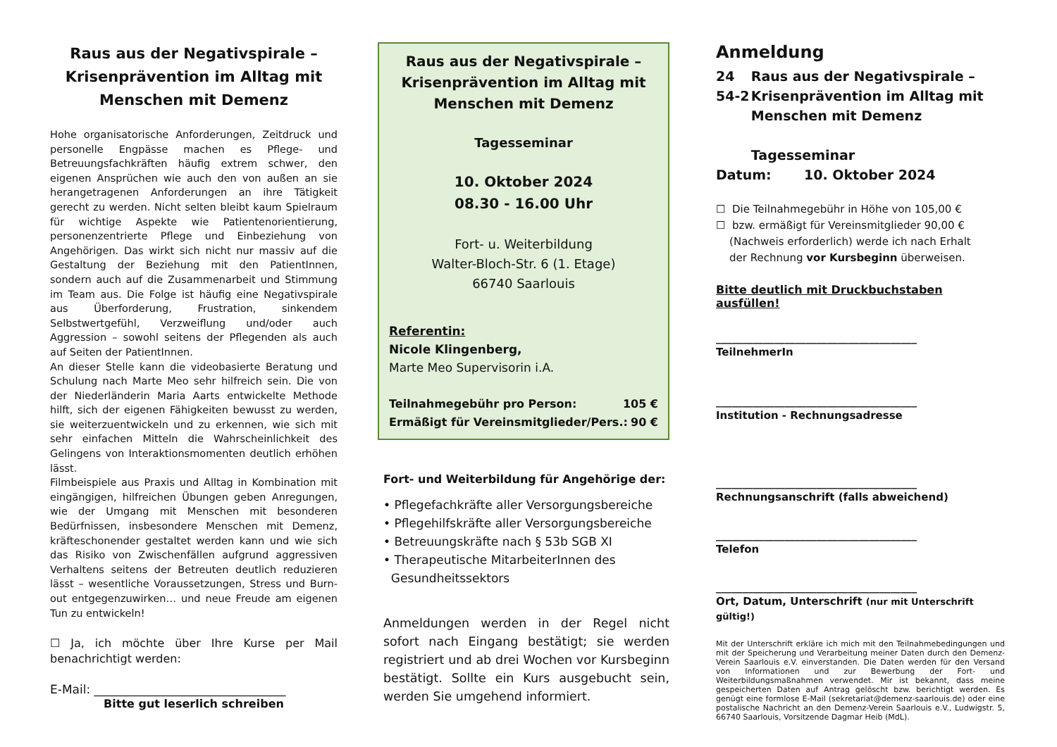Raus aus der Negativspirale – Krisenprävention im Alltag mit Menschen mit Demenz
Hohe organisatorische Anforderungen, Zeitdruck und personelle Engpässe machen es Pflege- und Betreuungsfachkräften häufig extrem schwer, den eigenen Ansprüchen wie auch den von außen an sie herangetragenen Anforderungen an ihre Tätigkeit gerecht zu werden. Nicht selten bleibt kaum Spielraum für wichtige Aspekte wie Patientenorientierung, personenzentrierte Pflege und Einbeziehung von Angehörigen. Das wirkt sich nicht nur massiv auf die Gestaltung der Beziehung mit den PatientInnen, sondern auch auf die Zusammenarbeit und Stimmung im Team aus. Die Folge ist häufig eine Negativspirale aus Überforderung, Frustration, sinkendem Selbstwertgefühl, Verzweiflung und/oder auch Aggression – sowohl seitens der Pflegenden als auch auf Seiten der PatientInnen.
An dieser Stelle kann die videobasierte Beratung und Schulung nach Marte Meo sehr hilfreich sein. Die von der Niederländerin Maria Aarts entwickelte Methode hilft, sich der eigenen Fähigkeiten bewusst zu werden, sie weiterzuentwickeln und zu erkennen, wie sich mit sehr einfachen Mitteln die Wahrscheinlichkeit des Gelingens von Interaktionsmomenten deutlich erhöhen lässt.
Filmbeispiele aus Praxis und Alltag in Kombination mit eingängigen, hilfreichen Übungen geben Anregungen, wie der Umgang mit Menschen mit besonderen Bedürfnissen, insbesondere Menschen mit Demenz, kräfteschonender gestaltet werden kann und wie sich das Risiko von Zwischenfällen aufgrund aggressiven Verhaltens seitens der Betreuten deutlich reduzieren lässt – wesentliche Voraussetzungen, Stress und Burn-out entgegenzuwirken… und neue Freude am eigenen Tun zu entwickeln!
☐ Ja, ich möchte über Ihre Kurse per Mail benachrichtigt werden:
E-Mail: ________________________________
Bitte gut leserlich schreiben
Raus aus der Negativspirale – Krisenprävention im Alltag mit Menschen mit Demenz
Tagesseminar
10. Oktober 2024
08.30 - 16.00 Uhr
Fort- u. Weiterbildung
Walter-Bloch-Str. 6 (1. Etage)
66740 Saarlouis
Referentin:
Nicole Klingenberg,
Marte Meo Supervisorin i.A.
Teilnahmegebühr pro Person: 105 €
Ermäßigt für Vereinsmitglieder/Pers.: 90 €
Fort- und Weiterbildung für Angehörige der:
• Pflegefachkräfte aller Versorgungsbereiche
• Pflegehilfskräfte aller Versorgungsbereiche
• Betreuungskräfte nach § 53b SGB XI
• Therapeutische MitarbeiterInnen des
Gesundheitssektors
Anmeldungen werden in der Regel nicht sofort nach Eingang bestätigt; sie werden registriert und ab drei Wochen vor Kursbeginn bestätigt. Sollte ein Kurs ausgebucht sein, werden Sie umgehend informiert.
Anmeldung
24 54-2 Raus aus der Negativspirale – Krisenprävention im Alltag mit Menschen mit Demenz
Tagesseminar
Datum: 10. Oktober 2024
☐ Die Teilnahmegebühr in Höhe von 105,00 €
☐ bzw. ermäßigt für Vereinsmitglieder 90,00 €
(Nachweis erforderlich) werde ich nach Erhalt
der Rechnung vor Kursbeginn überweisen.
Bitte deutlich mit Druckbuchstaben ausfüllen!
______________________________________
TeilnehmerIn
______________________________________
Institution - Rechnungsadresse
______________________________________
Rechnungsanschrift (falls abweichend)
______________________________________
Telefon
______________________________________
Ort, Datum, Unterschrift (nur mit Unterschrift gültig!)
Mit der Unterschrift erkläre ich mich mit den Teilnahmebedingungen und mit der Speicherung und Verarbeitung meiner Daten durch den Demenz-Verein Saarlouis e.V. einverstanden. Die Daten werden für den Versand von Informationen und zur Bewerbung der Fort- und Weiterbildungsmaßnahmen verwendet. Mir ist bekannt, dass meine gespeicherten Daten auf Antrag gelöscht bzw. berichtigt werden. Es genügt eine formlose E-Mail (sekretariat@demenz-saarlouis.de) oder eine postalische Nachricht an den Demenz-Verein Saarlouis e.V., Ludwigstr. 5, 66740 Saarlouis, Vorsitzende Dagmar Heib (MdL).